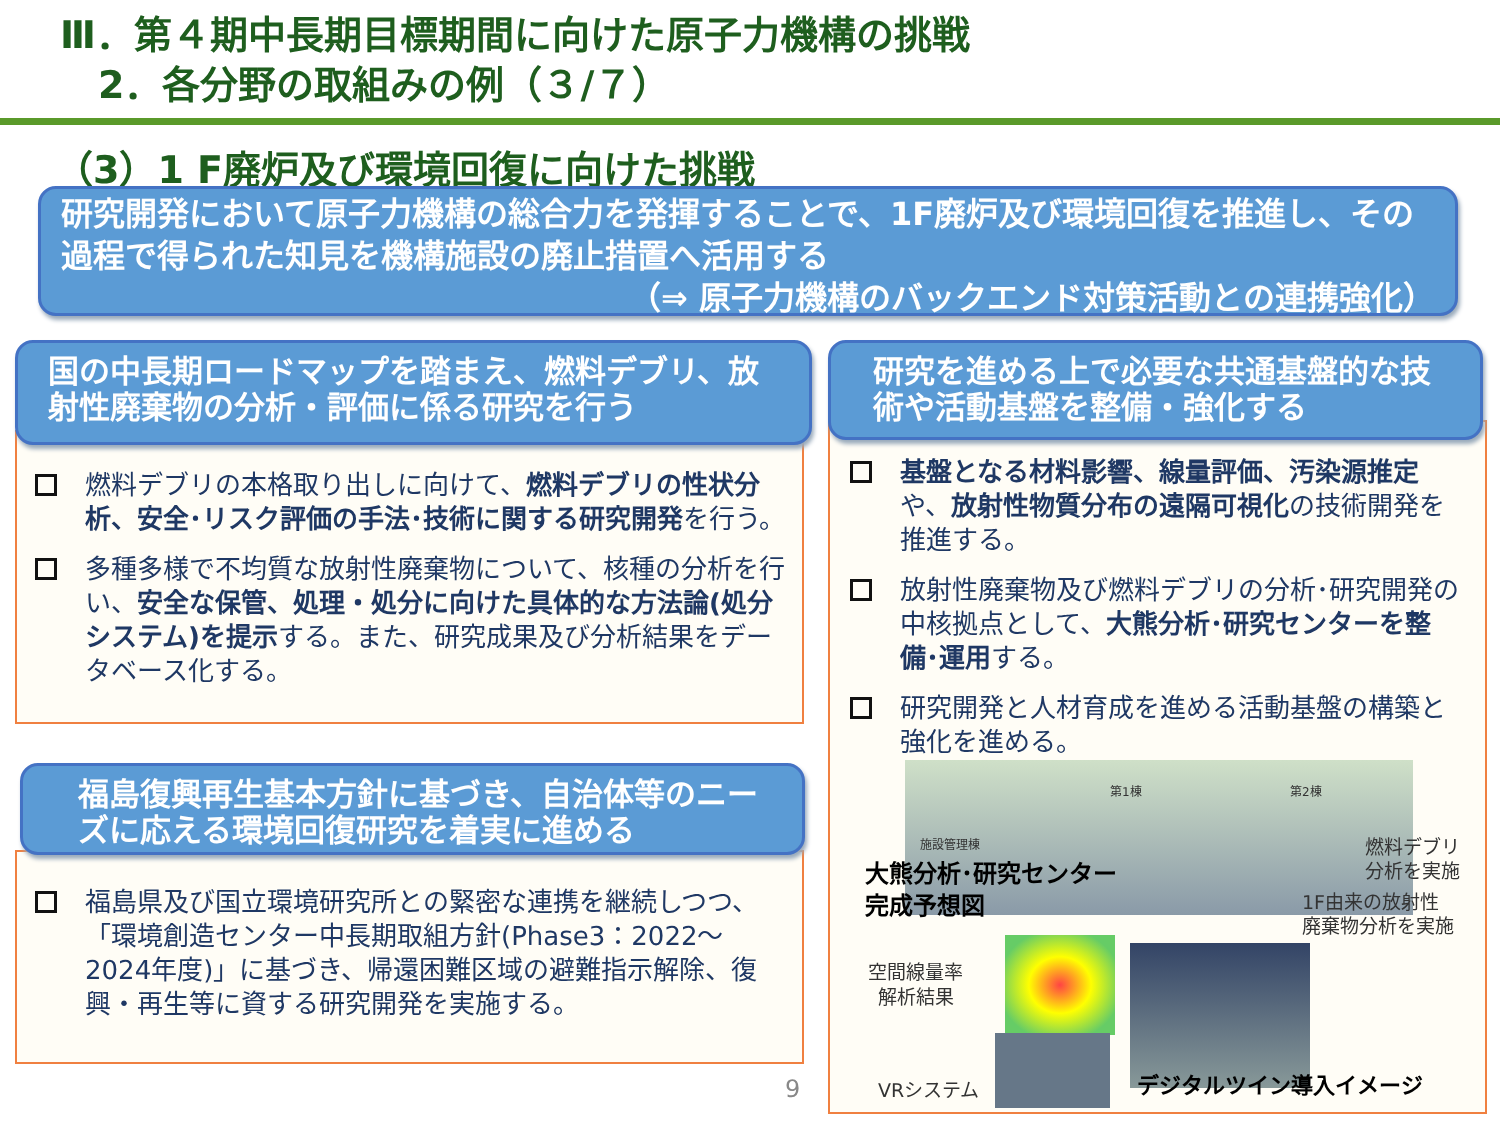Ⅲ．第４期中長期目標期間に向けた原子力機構の挑戦
　2．各分野の取組みの例（３/７）
（3）1 F廃炉及び環境回復に向けた挑戦
研究開発において原子力機構の総合力を発揮することで、1F廃炉及び環境回復を推進し、その過程で得られた知見を機構施設の廃止措置へ活用する
（⇒ 原子力機構のバックエンド対策活動との連携強化）
国の中長期ロードマップを踏まえ、燃料デブリ、放射性廃棄物の分析・評価に係る研究を行う
燃料デブリの本格取り出しに向けて、燃料デブリの性状分析、安全･リスク評価の手法･技術に関する研究開発を行う。
多種多様で不均質な放射性廃棄物について、核種の分析を行い、安全な保管、処理・処分に向けた具体的な方法論(処分システム)を提示する。また、研究成果及び分析結果をデータベース化する。
福島復興再生基本方針に基づき、自治体等のニーズに応える環境回復研究を着実に進める
福島県及び国立環境研究所との緊密な連携を継続しつつ、「環境創造センター中長期取組方針(Phase3：2022～2024年度)」に基づき、帰還困難区域の避難指示解除、復興・再生等に資する研究開発を実施する。
9
研究を進める上で必要な共通基盤的な技術や活動基盤を整備・強化する
基盤となる材料影響、線量評価、汚染源推定や、放射性物質分布の遠隔可視化の技術開発を推進する。
放射性廃棄物及び燃料デブリの分析･研究開発の中核拠点として、大熊分析･研究センターを整備･運用する。
研究開発と人材育成を進める活動基盤の構築と強化を進める。
第1棟 第2棟
施設管理棟
大熊分析･研究センター
完成予想図
燃料デブリ
分析を実施
1F由来の放射性
廃棄物分析を実施
空間線量率
解析結果
VRシステム デジタルツイン導入イメージ